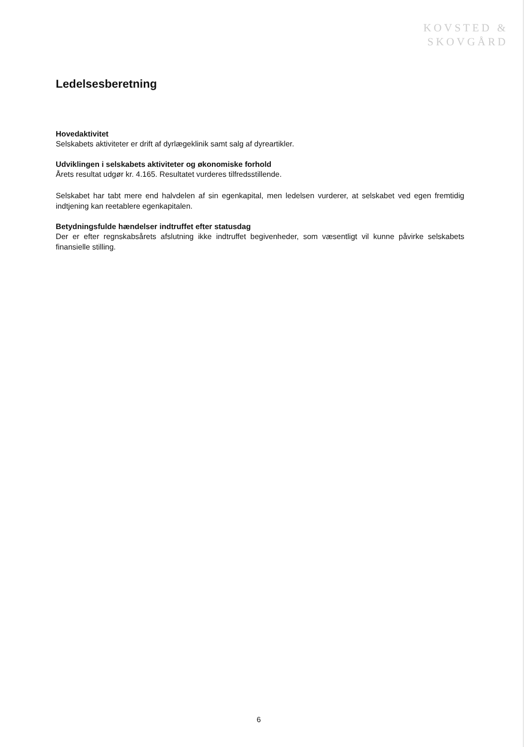KOVSTED &
SKOVGÅRD
Ledelsesberetning
Hovedaktivitet
Selskabets aktiviteter er drift af dyrlægeklinik samt salg af dyreartikler.
Udviklingen i selskabets aktiviteter og økonomiske forhold
Årets resultat udgør kr. 4.165. Resultatet vurderes tilfredsstillende.
Selskabet har tabt mere end halvdelen af sin egenkapital, men ledelsen vurderer, at selskabet ved egen fremtidig indtjening kan reetablere egenkapitalen.
Betydningsfulde hændelser indtruffet efter statusdag
Der er efter regnskabsårets afslutning ikke indtruffet begivenheder, som væsentligt vil kunne påvirke selskabets finansielle stilling.
6